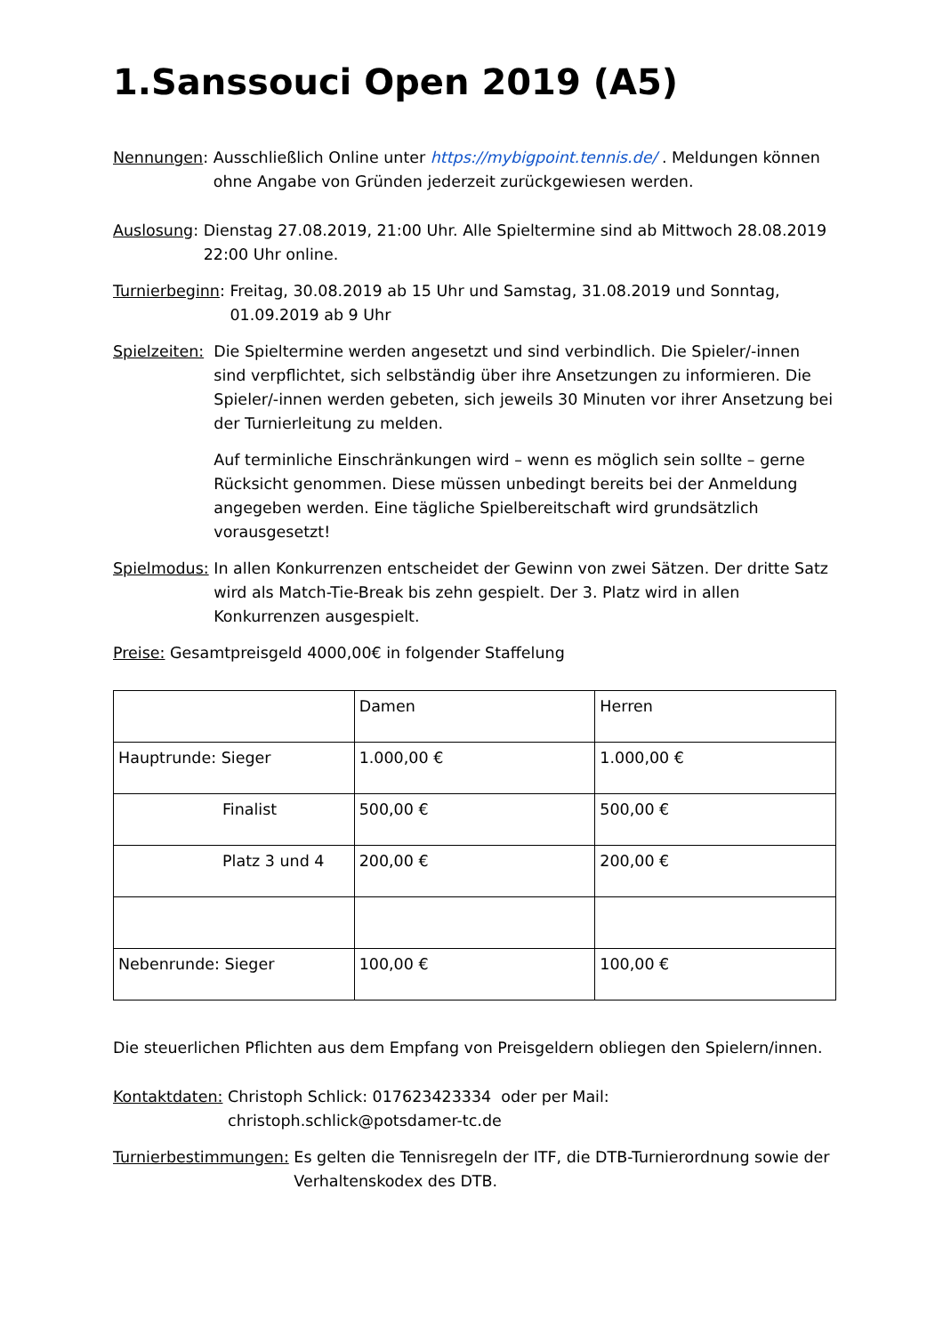1.Sanssouci Open 2019 (A5)
Nennungen: Ausschließlich Online unter https://mybigpoint.tennis.de/ . Meldungen können ohne Angabe von Gründen jederzeit zurückgewiesen werden.
Auslosung: Dienstag 27.08.2019, 21:00 Uhr. Alle Spieltermine sind ab Mittwoch 28.08.2019 22:00 Uhr online.
Turnierbeginn: Freitag, 30.08.2019 ab 15 Uhr und Samstag, 31.08.2019 und Sonntag, 01.09.2019 ab 9 Uhr
Spielzeiten: Die Spieltermine werden angesetzt und sind verbindlich. Die Spieler/-innen sind verpflichtet, sich selbständig über ihre Ansetzungen zu informieren. Die Spieler/-innen werden gebeten, sich jeweils 30 Minuten vor ihrer Ansetzung bei der Turnierleitung zu melden.
Auf terminliche Einschränkungen wird – wenn es möglich sein sollte – gerne Rücksicht genommen. Diese müssen unbedingt bereits bei der Anmeldung angegeben werden. Eine tägliche Spielbereitschaft wird grundsätzlich vorausgesetzt!
Spielmodus: In allen Konkurrenzen entscheidet der Gewinn von zwei Sätzen. Der dritte Satz wird als Match-Tie-Break bis zehn gespielt. Der 3. Platz wird in allen Konkurrenzen ausgespielt.
Preise: Gesamtpreisgeld 4000,00€ in folgender Staffelung
| | Damen | Herren |
| Hauptrunde: Sieger | 1.000,00 € | 1.000,00 € |
| Finalist | 500,00 € | 500,00 € |
| Platz 3 und 4 | 200,00 € | 200,00 € |
| Nebenrunde: Sieger | 100,00 € | 100,00 € |
Die steuerlichen Pflichten aus dem Empfang von Preisgeldern obliegen den Spielern/innen.
Kontaktdaten: Christoph Schlick: 017623423334 oder per Mail: christoph.schlick@potsdamer-tc.de
Turnierbestimmungen: Es gelten die Tennisregeln der ITF, die DTB-Turnierordnung sowie der Verhaltenskodex des DTB.